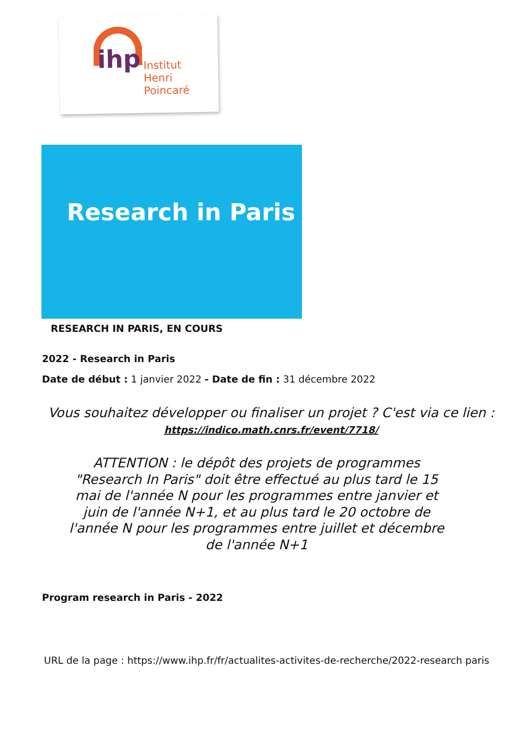ihp
Institut
Henri
Poincaré
Research in Paris
RESEARCH IN PARIS, EN COURS
2022 - Research in Paris
Date de début : 1 janvier 2022 - Date de fin : 31 décembre 2022
Vous souhaitez développer ou finaliser un projet ? C'est via ce lien : https://indico.math.cnrs.fr/event/7718/
ATTENTION : le dépôt des projets de programmes "Research In Paris" doit être effectué au plus tard le 15 mai de l'année N pour les programmes entre janvier et juin de l'année N+1, et au plus tard le 20 octobre de l'année N pour les programmes entre juillet et décembre de l'année N+1
Program research in Paris - 2022
URL de la page : https://www.ihp.fr/fr/actualites-activites-de-recherche/2022-research paris